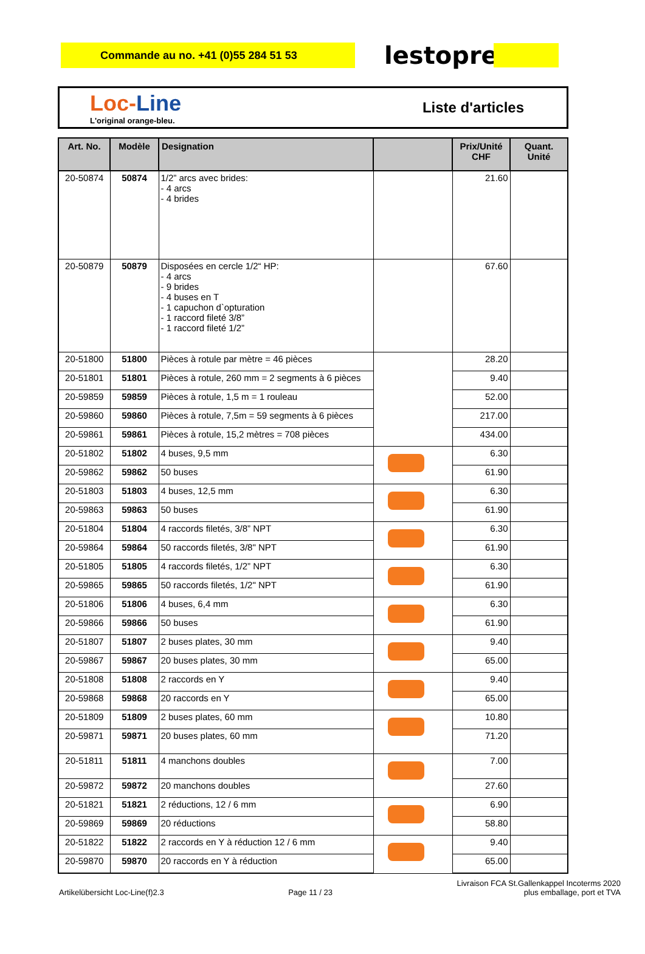Commande au no. +41 (0)55 284 51 53
lestoprex
Loc-Line
L'original orange-bleu.
Liste d'articles
| Art. No. | Modèle | Designation | | Prix/Unité CHF | Quant. Unité |
| --- | --- | --- | --- | --- | --- |
| 20-50874 | 50874 | 1/2” arcs avec brides: - 4 arcs - 4 brides | | 21.60 | |
| 20-50879 | 50879 | Disposées en cercle 1/2“ HP: - 4 arcs - 9 brides - 4 buses en T - 1 capuchon d`opturation - 1 raccord fileté 3/8” - 1 raccord fileté 1/2” | | 67.60 | |
| 20-51800 | 51800 | Pièces à rotule par mètre = 46 pièces | | 28.20 | |
| 20-51801 | 51801 | Pièces à rotule, 260 mm = 2 segments à 6 pièces | | 9.40 | |
| 20-59859 | 59859 | Pièces à rotule, 1,5 m = 1 rouleau | | 52.00 | |
| 20-59860 | 59860 | Pièces à rotule, 7,5m = 59 segments à 6 pièces | | 217.00 | |
| 20-59861 | 59861 | Pièces à rotule, 15,2 mètres = 708 pièces | | 434.00 | |
| 20-51802 | 51802 | 4 buses, 9,5 mm | | 6.30 | |
| 20-59862 | 59862 | 50 buses | | 61.90 | |
| 20-51803 | 51803 | 4 buses, 12,5 mm | | 6.30 | |
| 20-59863 | 59863 | 50 buses | | 61.90 | |
| 20-51804 | 51804 | 4 raccords filetés, 3/8” NPT | | 6.30 | |
| 20-59864 | 59864 | 50 raccords filetés, 3/8" NPT | | 61.90 | |
| 20-51805 | 51805 | 4 raccords filetés, 1/2” NPT | | 6.30 | |
| 20-59865 | 59865 | 50 raccords filetés, 1/2" NPT | | 61.90 | |
| 20-51806 | 51806 | 4 buses, 6,4 mm | | 6.30 | |
| 20-59866 | 59866 | 50 buses | | 61.90 | |
| 20-51807 | 51807 | 2 buses plates, 30 mm | | 9.40 | |
| 20-59867 | 59867 | 20 buses plates, 30 mm | | 65.00 | |
| 20-51808 | 51808 | 2 raccords en Y | | 9.40 | |
| 20-59868 | 59868 | 20 raccords en Y | | 65.00 | |
| 20-51809 | 51809 | 2 buses plates, 60 mm | | 10.80 | |
| 20-59871 | 59871 | 20 buses plates, 60 mm | | 71.20 | |
| 20-51811 | 51811 | 4 manchons doubles | | 7.00 | |
| 20-59872 | 59872 | 20 manchons doubles | | 27.60 | |
| 20-51821 | 51821 | 2 réductions, 12 / 6 mm | | 6.90 | |
| 20-59869 | 59869 | 20 réductions | | 58.80 | |
| 20-51822 | 51822 | 2 raccords en Y à réduction 12 / 6 mm | | 9.40 | |
| 20-59870 | 59870 | 20 raccords en Y à réduction | | 65.00 | |
Artikelübersicht Loc-Line(f)2.3 Page 11 / 23 Livraison FCA St.Gallenkappel Incoterms 2020
plus emballage, port et TVA